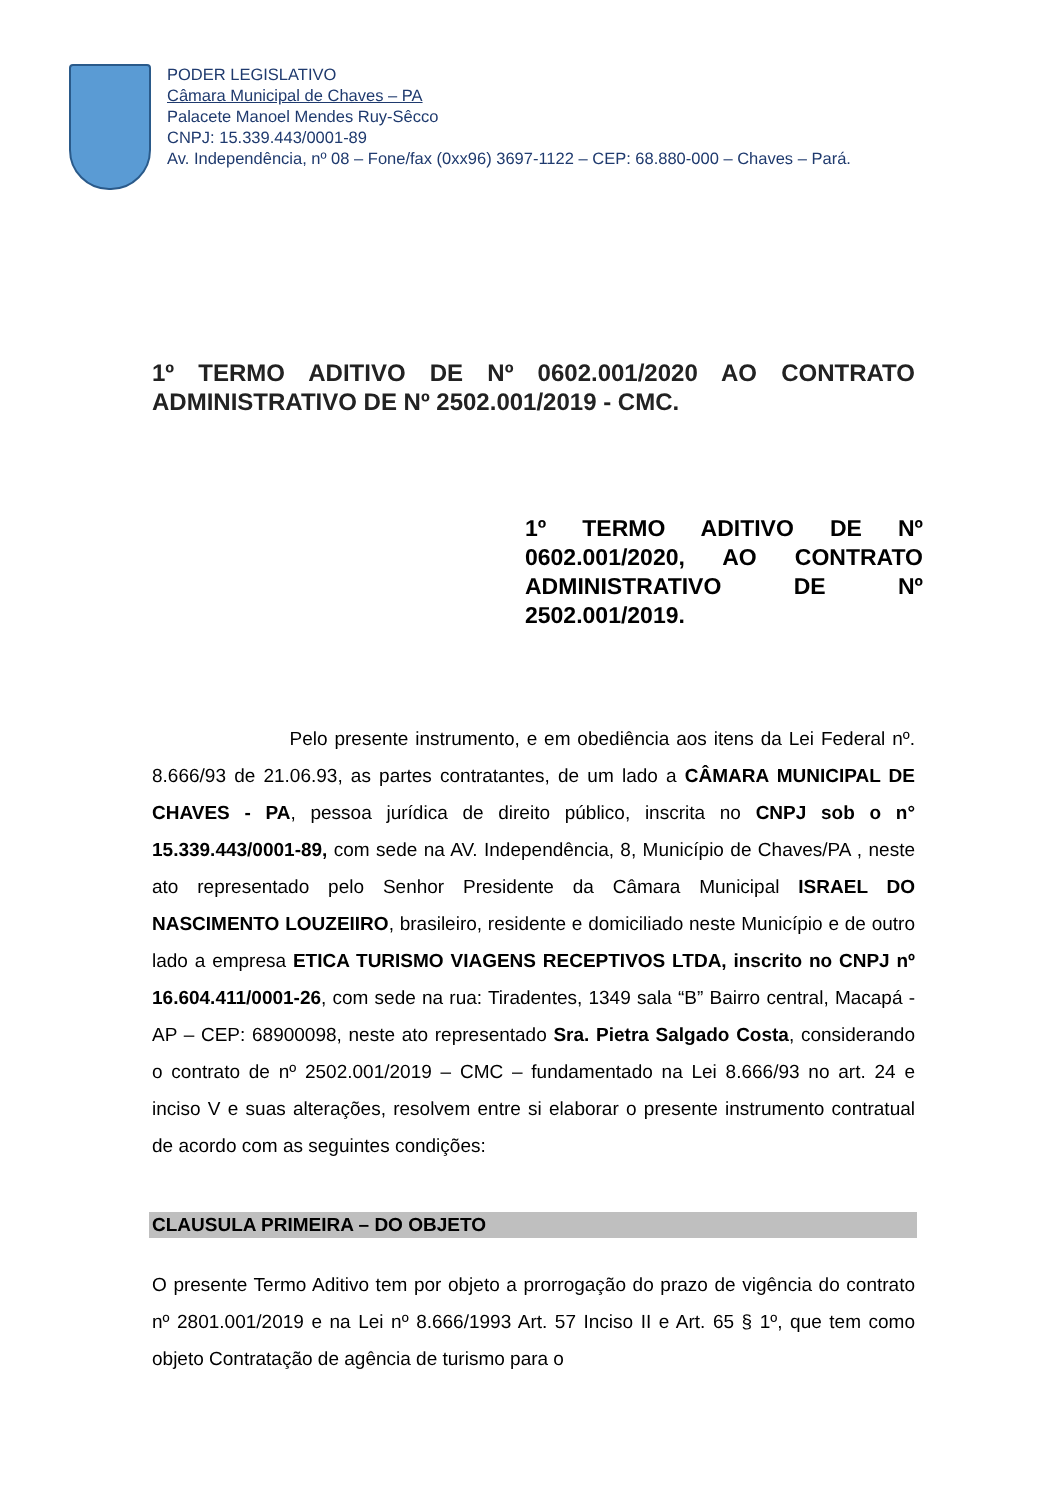PODER LEGISLATIVO
Câmara Municipal de Chaves – PA
Palacete Manoel Mendes Ruy-Sêcco
CNPJ: 15.339.443/0001-89
Av. Independência, nº 08 – Fone/fax (0xx96) 3697-1122 – CEP: 68.880-000 – Chaves – Pará.
1º TERMO ADITIVO DE Nº 0602.001/2020 AO CONTRATO ADMINISTRATIVO DE Nº 2502.001/2019 - CMC.
1º TERMO ADITIVO DE Nº 0602.001/2020, AO CONTRATO ADMINISTRATIVO DE Nº 2502.001/2019.
Pelo presente instrumento, e em obediência aos itens da Lei Federal nº. 8.666/93 de 21.06.93, as partes contratantes, de um lado a CÂMARA MUNICIPAL DE CHAVES - PA, pessoa jurídica de direito público, inscrita no CNPJ sob o n° 15.339.443/0001-89, com sede na AV. Independência, 8, Município de Chaves/PA , neste ato representado pelo Senhor Presidente da Câmara Municipal ISRAEL DO NASCIMENTO LOUZEIIRO, brasileiro, residente e domiciliado neste Município e de outro lado a empresa ETICA TURISMO VIAGENS RECEPTIVOS LTDA, inscrito no CNPJ nº 16.604.411/0001-26, com sede na rua: Tiradentes, 1349 sala “B” Bairro central, Macapá - AP – CEP: 68900098, neste ato representado Sra. Pietra Salgado Costa, considerando o contrato de nº 2502.001/2019 – CMC – fundamentado na Lei 8.666/93 no art. 24 e inciso V e suas alterações, resolvem entre si elaborar o presente instrumento contratual de acordo com as seguintes condições:
CLAUSULA PRIMEIRA – DO OBJETO
O presente Termo Aditivo tem por objeto a prorrogação do prazo de vigência do contrato nº 2801.001/2019 e na Lei nº 8.666/1993 Art. 57 Inciso II e Art. 65 § 1º, que tem como objeto Contratação de agência de turismo para o